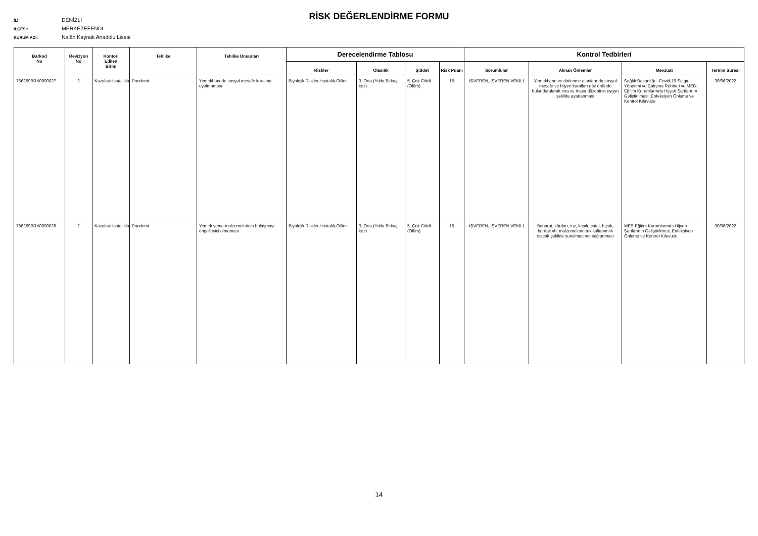RİSK DEĞERLENDİRME FORMU
İLİ: DENİZLİ
İLÇESİ: MERKEZEFENDİ
KURUM ADI: Nalân Kaynak Anadolu Lisesi
| Barkod No | Revizyon No | Kontorl Edilen Birim | Tehlike | Tehlike Unsurları | Derecelendirme Tablosu | | | | Kontrol Tedbirleri | | | |
| --- | --- | --- | --- | --- | --- | --- | --- | --- | --- | --- | --- | --- |
| | | | | | Riskler | Olasılık | Şiddet | Risk Puanı | Sorumlular | Alınan Önlemler | Mevzuat | Termin Süresi |
| 756269BRK0000027 | 2 | Kazalar/Hastalıklar | Pandemi | Yemekhanede sosyal mesafe kuralına uyulmaması | Biyolojik Riskler,Hastalık,Ölüm | 3. Orta (Yılda Birkaç kez) | 5. Çok Ciddi (Ölüm) | 15 | İŞVEREN, İŞVEREN VEKİLİ | Yemekhane ve dinlenme alanlarında sosyal mesafe ve hijyen kuralları göz önünde bulundurularak sıra ve masa düzeninin uygun şekilde ayarlanması | Sağlık Bakanlığı - Covid-19 Salgın Yönetimi ve Çalışma Rehberi ve MEB-Eğitim Kurumlarında Hijyen Şartlarının Geliştirilmesi, Enfeksiyon Önleme ve Kontrol Kılavuzu | 30/06/2022 |
| 756269BRK0000028 | 2 | Kazalar/Hastalıklar | Pandemi | Yemek yeme malzemelerinin bulaşmayı engelleyici olmaması | Biyolojik Riskler,Hastalık,Ölüm | 3. Orta (Yılda Birkaç kez) | 5. Çok Ciddi (Ölüm) | 15 | İŞVEREN, İŞVEREN VEKİLİ | Baharat, kürdan, tuz, kaşık, çatal, bıçak, bardak vb. malzemelerin tek kullanımlık olacak şekilde sunulmasının sağlanması | MEB-Eğitim Kurumlarında Hijyen Şartlarının Geliştirilmesi, Enfeksiyon Önleme ve Kontrol Kılavuzu | 30/06/2022 |
14